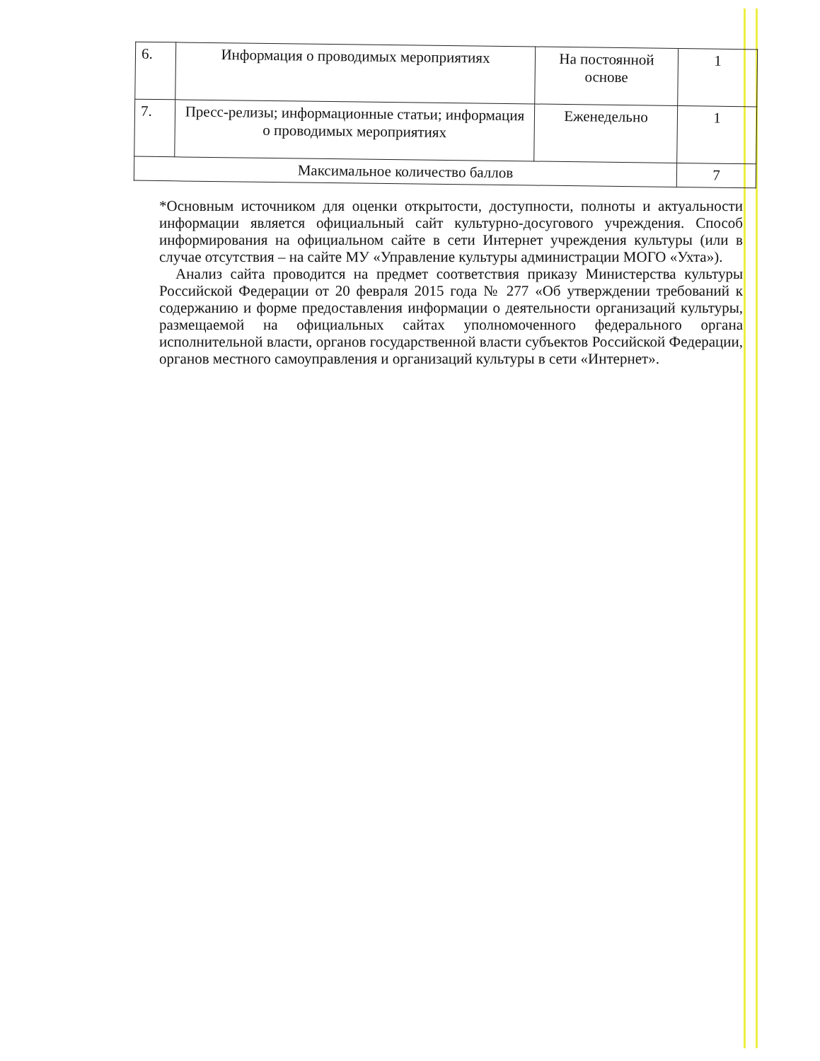| 6. | Информация о проводимых мероприятиях | На постоянной основе | 1 |
| 7. | Пресс-релизы; информационные статьи; информация о проводимых мероприятиях | Еженедельно | 1 |
| Максимальное количество баллов | | | 7 |
*Основным источником для оценки открытости, доступности, полноты и актуальности информации является официальный сайт культурно-досугового учреждения. Способ информирования на официальном сайте в сети Интернет учреждения культуры (или в случае отсутствия – на сайте МУ «Управление культуры администрации МОГО «Ухта»).
Анализ сайта проводится на предмет соответствия приказу Министерства культуры Российской Федерации от 20 февраля 2015 года № 277 «Об утверждении требований к содержанию и форме предоставления информации о деятельности организаций культуры, размещаемой на официальных сайтах уполномоченного федерального органа исполнительной власти, органов государственной власти субъектов Российской Федерации, органов местного самоуправления и организаций культуры в сети «Интернет».